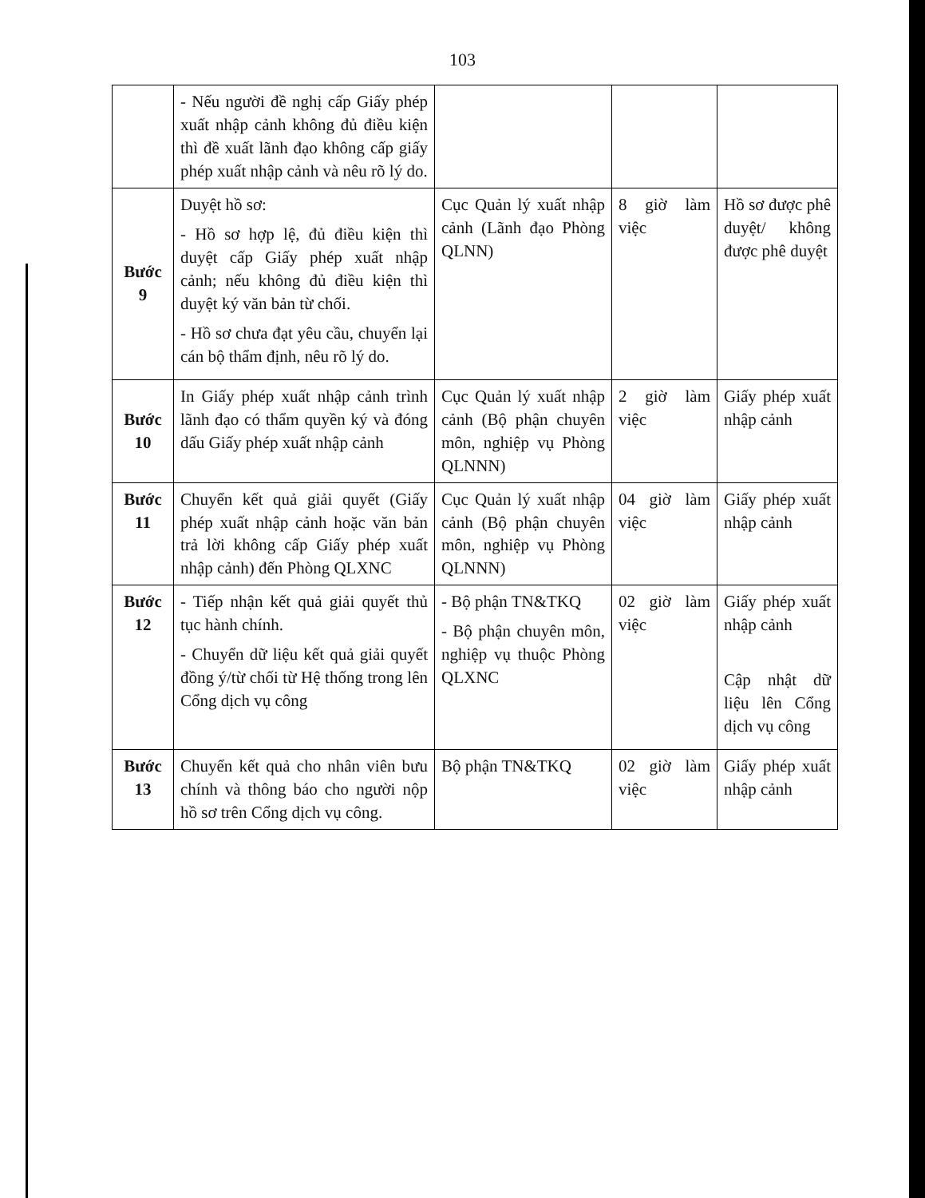103
| | - Nếu người đề nghị cấp Giấy phép xuất nhập cảnh không đủ điều kiện thì đề xuất lãnh đạo không cấp giấy phép xuất nhập cảnh và nêu rõ lý do. | | | |
| Bước 9 | Duyệt hồ sơ: - Hồ sơ hợp lệ, đủ điều kiện thì duyệt cấp Giấy phép xuất nhập cảnh; nếu không đủ điều kiện thì duyệt ký văn bản từ chối. - Hồ sơ chưa đạt yêu cầu, chuyển lại cán bộ thẩm định, nêu rõ lý do. | Cục Quản lý xuất nhập cảnh (Lãnh đạo Phòng QLNN) | 8 giờ làm việc | Hồ sơ được phê duyệt/ không được phê duyệt |
| Bước 10 | In Giấy phép xuất nhập cảnh trình lãnh đạo có thẩm quyền ký và đóng dấu Giấy phép xuất nhập cảnh | Cục Quản lý xuất nhập cảnh (Bộ phận chuyên môn, nghiệp vụ Phòng QLNNN) | 2 giờ làm việc | Giấy phép xuất nhập cảnh |
| Bước 11 | Chuyển kết quả giải quyết (Giấy phép xuất nhập cảnh hoặc văn bản trả lời không cấp Giấy phép xuất nhập cảnh) đến Phòng QLXNC | Cục Quản lý xuất nhập cảnh (Bộ phận chuyên môn, nghiệp vụ Phòng QLNNN) | 04 giờ làm việc | Giấy phép xuất nhập cảnh |
| Bước 12 | - Tiếp nhận kết quả giải quyết thủ tục hành chính. - Chuyển dữ liệu kết quả giải quyết đồng ý/từ chối từ Hệ thống trong lên Cổng dịch vụ công | - Bộ phận TN&TKQ - Bộ phận chuyên môn, nghiệp vụ thuộc Phòng QLXNC | 02 giờ làm việc | Giấy phép xuất nhập cảnh Cập nhật dữ liệu lên Cổng dịch vụ công |
| Bước 13 | Chuyển kết quả cho nhân viên bưu chính và thông báo cho người nộp hồ sơ trên Cổng dịch vụ công. | Bộ phận TN&TKQ | 02 giờ làm việc | Giấy phép xuất nhập cảnh |